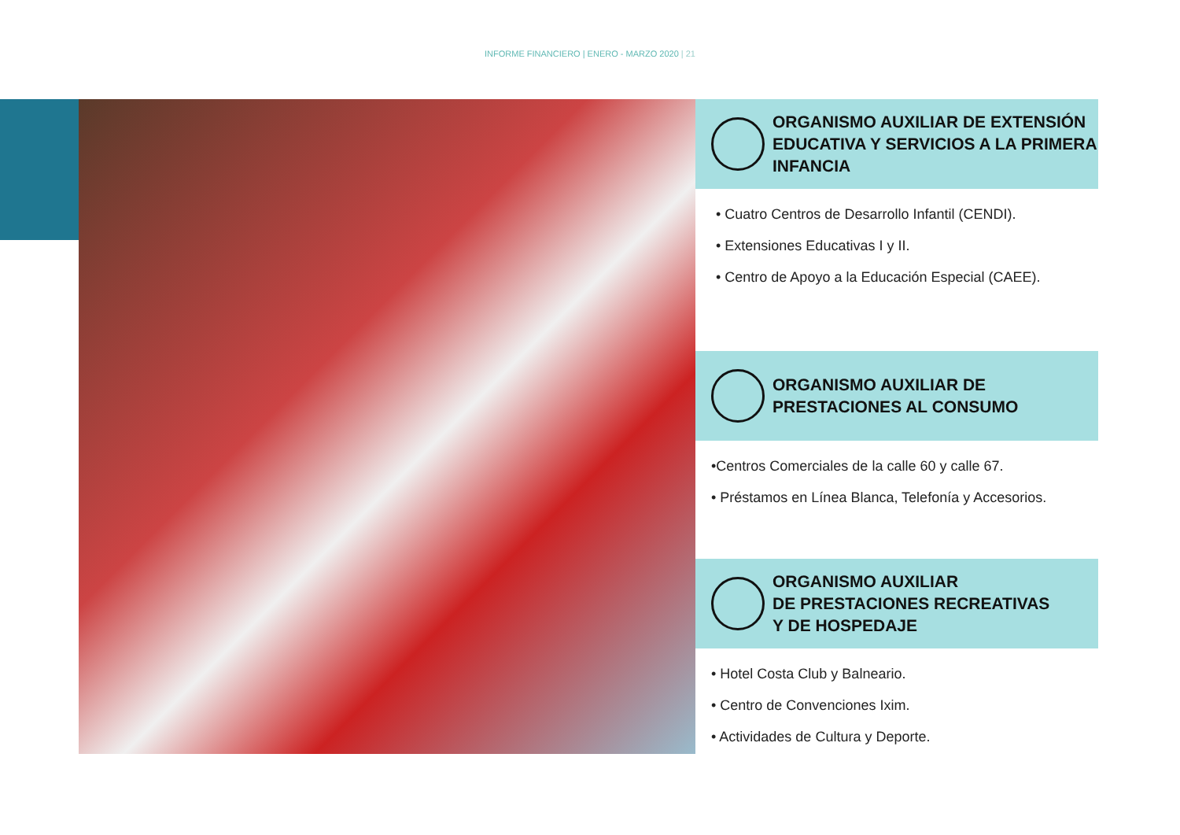INFORME FINANCIERO | ENERO - MARZO 2020 | 21
ORGANISMO AUXILIAR DE EXTENSIÓN EDUCATIVA Y SERVICIOS A LA PRIMERA INFANCIA
• Cuatro Centros de Desarrollo Infantil (CENDI).
• Extensiones Educativas I y II.
• Centro de Apoyo a la Educación Especial (CAEE).
ORGANISMO AUXILIAR DE PRESTACIONES AL CONSUMO
•Centros Comerciales de la calle 60 y calle 67.
• Préstamos en Línea Blanca, Telefonía y Accesorios.
ORGANISMO AUXILIAR
DE PRESTACIONES RECREATIVAS
Y DE HOSPEDAJE
• Hotel Costa Club y Balneario.
• Centro de Convenciones Ixim.
• Actividades de Cultura y Deporte.